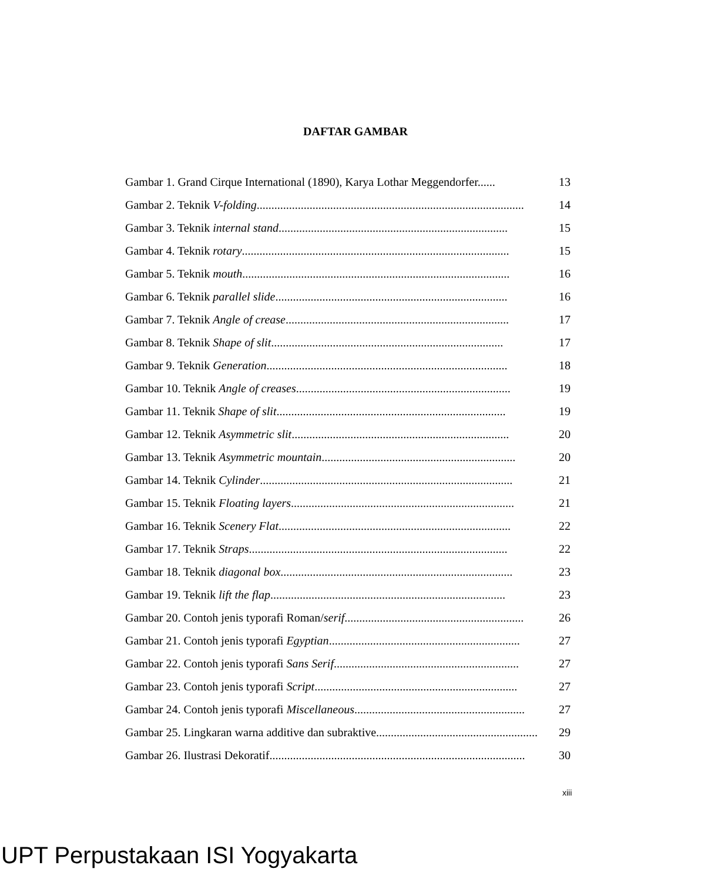DAFTAR GAMBAR
Gambar 1. Grand Cirque International (1890), Karya Lothar Meggendorfer...... 13
Gambar 2. Teknik V-folding........................................................................................... 14
Gambar 3. Teknik internal stand.............................................................................. 15
Gambar 4. Teknik rotary........................................................................................... 15
Gambar 5. Teknik mouth........................................................................................... 16
Gambar 6. Teknik parallel slide............................................................................... 16
Gambar 7. Teknik Angle of crease............................................................................ 17
Gambar 8. Teknik Shape of slit............................................................................... 17
Gambar 9. Teknik Generation.................................................................................. 18
Gambar 10. Teknik Angle of creases......................................................................... 19
Gambar 11. Teknik Shape of slit.............................................................................. 19
Gambar 12. Teknik Asymmetric slit.......................................................................... 20
Gambar 13. Teknik Asymmetric mountain.................................................................. 20
Gambar 14. Teknik Cylinder...................................................................................... 21
Gambar 15. Teknik Floating layers............................................................................ 21
Gambar 16. Teknik Scenery Flat............................................................................... 22
Gambar 17. Teknik Straps........................................................................................ 22
Gambar 18. Teknik diagonal box............................................................................... 23
Gambar 19. Teknik lift the flap................................................................................ 23
Gambar 20. Contoh jenis typorafi Roman/serif............................................................. 26
Gambar 21. Contoh jenis typorafi Egyptian................................................................. 27
Gambar 22. Contoh jenis typorafi Sans Serif............................................................... 27
Gambar 23. Contoh jenis typorafi Script..................................................................... 27
Gambar 24. Contoh jenis typorafi Miscellaneous.......................................................... 27
Gambar 25. Lingkaran warna additive dan subraktive....................................................... 29
Gambar 26. Ilustrasi Dekoratif....................................................................................... 30
xiii
UPT Perpustakaan ISI Yogyakarta